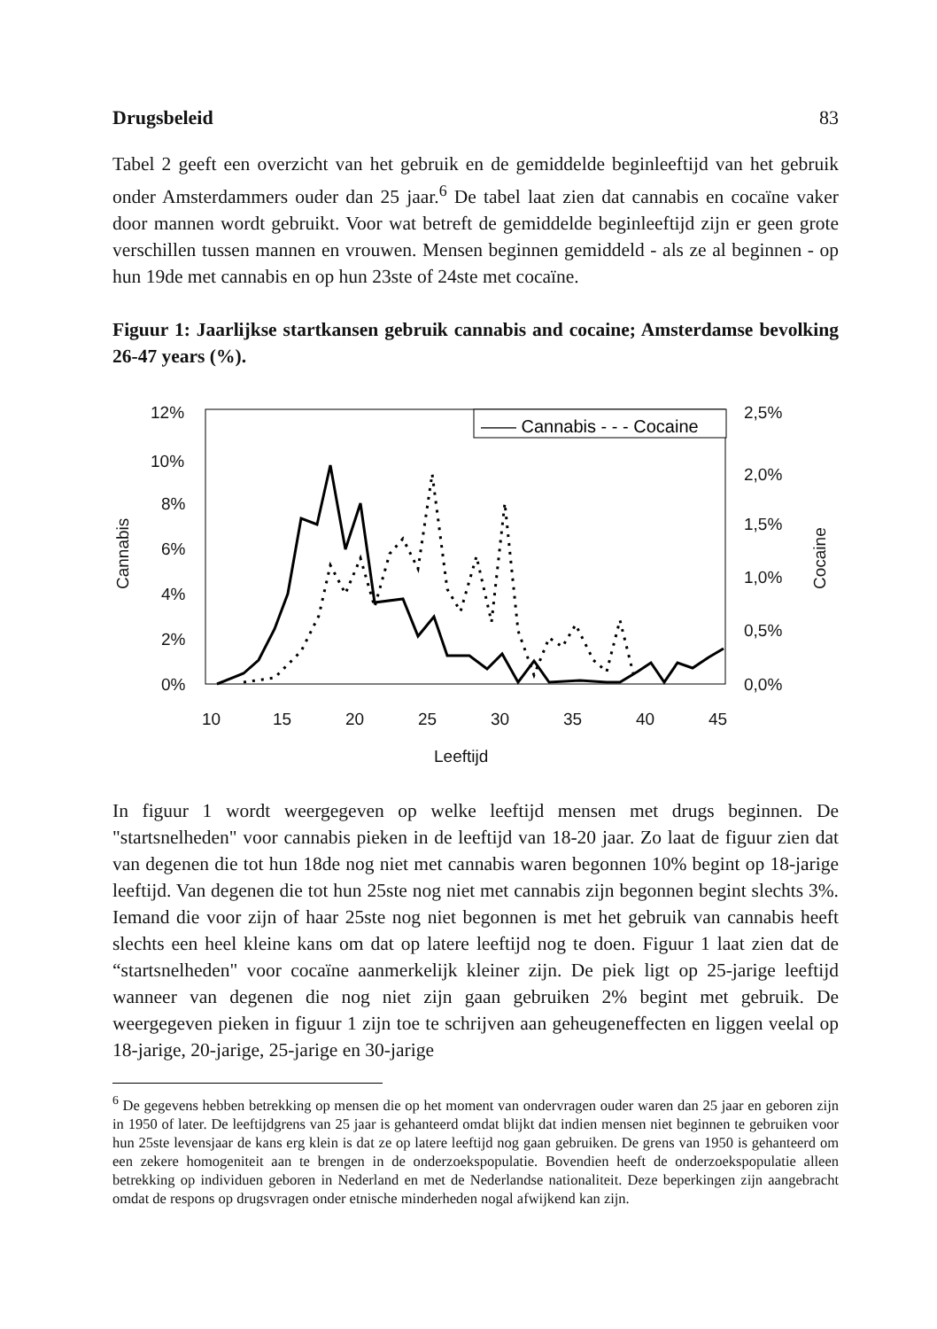Drugsbeleid 83
Tabel 2 geeft een overzicht van het gebruik en de gemiddelde beginleeftijd van het gebruik onder Amsterdammers ouder dan 25 jaar.<sup>6</sup> De tabel laat zien dat cannabis en cocaïne vaker door mannen wordt gebruikt. Voor wat betreft de gemiddelde beginleeftijd zijn er geen grote verschillen tussen mannen en vrouwen. Mensen beginnen gemiddeld - als ze al beginnen - op hun 19de met cannabis en op hun 23ste of 24ste met cocaïne.
Figuur 1: Jaarlijkse startkansen gebruik cannabis and cocaine; Amsterdamse bevolking 26-47 years (%).
12%
10%
8%
6%
4%
2%
0%
2,5%
2,0%
1,5%
1,0%
0,5%
0,0%
10
15
20
25
30
35
40
45
Leeftijd
Cannabis
Cocaine
—— Cannabis - - - Cocaine
In figuur 1 wordt weergegeven op welke leeftijd mensen met drugs beginnen. De "startsnelheden" voor cannabis pieken in de leeftijd van 18-20 jaar. Zo laat de figuur zien dat van degenen die tot hun 18de nog niet met cannabis waren begonnen 10% begint op 18-jarige leeftijd. Van degenen die tot hun 25ste nog niet met cannabis zijn begonnen begint slechts 3%. Iemand die voor zijn of haar 25ste nog niet begonnen is met het gebruik van cannabis heeft slechts een heel kleine kans om dat op latere leeftijd nog te doen. Figuur 1 laat zien dat de “startsnelheden" voor cocaïne aanmerkelijk kleiner zijn. De piek ligt op 25-jarige leeftijd wanneer van degenen die nog niet zijn gaan gebruiken 2% begint met gebruik. De weergegeven pieken in figuur 1 zijn toe te schrijven aan geheugeneffecten en liggen veelal op 18-jarige, 20-jarige, 25-jarige en 30-jarige
<sup>6</sup> De gegevens hebben betrekking op mensen die op het moment van ondervragen ouder waren dan 25 jaar en geboren zijn in 1950 of later. De leeftijdgrens van 25 jaar is gehanteerd omdat blijkt dat indien mensen niet beginnen te gebruiken voor hun 25ste levensjaar de kans erg klein is dat ze op latere leeftijd nog gaan gebruiken. De grens van 1950 is gehanteerd om een zekere homogeniteit aan te brengen in de onderzoekspopulatie. Bovendien heeft de onderzoekspopulatie alleen betrekking op individuen geboren in Nederland en met de Nederlandse nationaliteit. Deze beperkingen zijn aangebracht omdat de respons op drugsvragen onder etnische minderheden nogal afwijkend kan zijn.